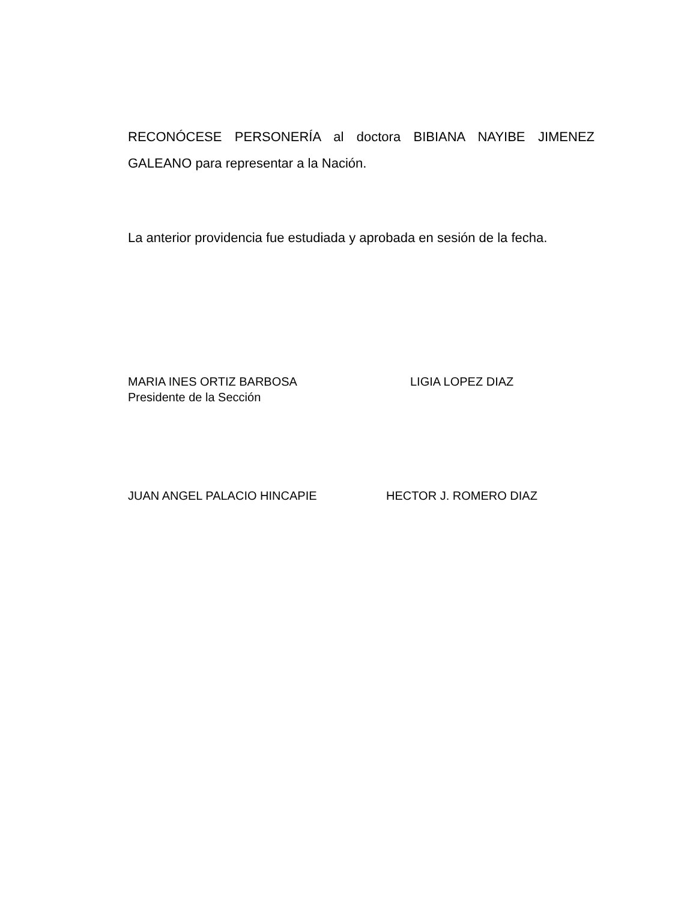RECONÓCESE PERSONERÍA al doctora BIBIANA NAYIBE JIMENEZ GALEANO para representar a la Nación.
La anterior providencia fue estudiada y aprobada en sesión de la fecha.
MARIA INES ORTIZ BARBOSA
Presidente de la Sección
LIGIA LOPEZ DIAZ
JUAN ANGEL PALACIO HINCAPIE HECTOR J. ROMERO DIAZ